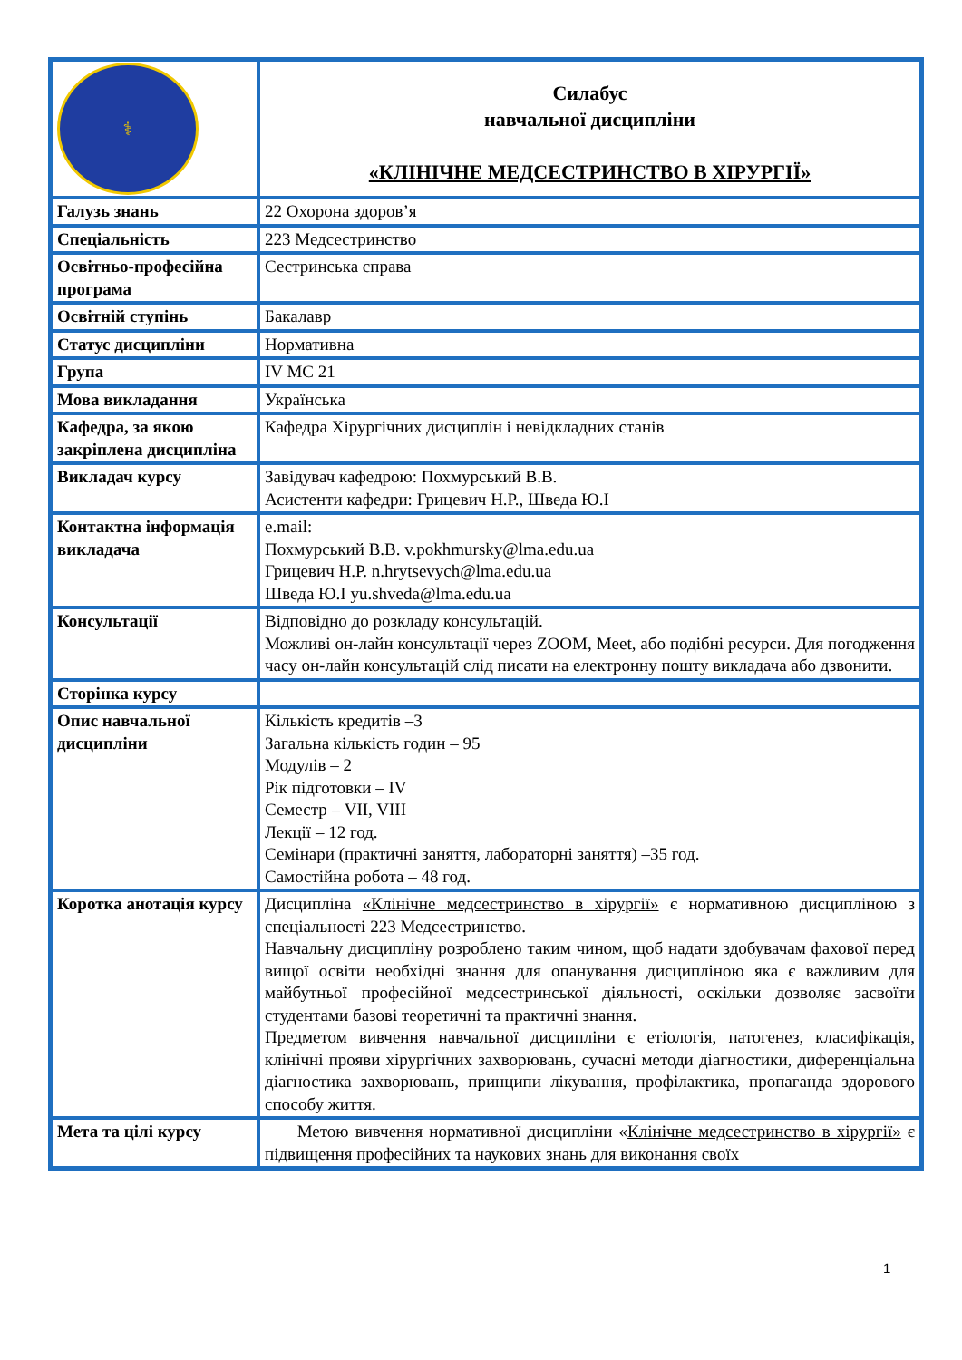| ⚕ | Силабус навчальної дисципліни «КЛІНІЧНЕ МЕДСЕСТРИНСТВО В ХІРУРГІЇ» |
| Галузь знань | 22 Охорона здоров’я |
| Спеціальність | 223 Медсестринство |
| Освітньо-професійна програма | Сестринська справа |
| Освітній ступінь | Бакалавр |
| Статус дисципліни | Нормативна |
| Група | IV МС 21 |
| Мова викладання | Українська |
| Кафедра, за якою закріплена дисципліна | Кафедра Хірургічних дисциплін і невідкладних станів |
| Викладач курсу | Завідувач кафедрою: Похмурський В.В. Асистенти кафедри: Грицевич Н.Р., Шведа Ю.І |
| Контактна інформація викладача | e.mail: Похмурський В.В. v.pokhmursky@lma.edu.ua Грицевич Н.Р. n.hrytsevych@lma.edu.ua Шведа Ю.І yu.shveda@lma.edu.ua |
| Консультації | Відповідно до розкладу консультацій. Можливі он-лайн консультації через ZOOM, Meet, або подібні ресурси. Для погодження часу он-лайн консультацій слід писати на електронну пошту викладача або дзвонити. |
| Сторінка курсу | |
| Опис навчальної дисципліни | Кількість кредитів –3 Загальна кількість годин – 95 Модулів – 2 Рік підготовки – IV Семестр – VII, VIII Лекції – 12 год. Семінари (практичні заняття, лабораторні заняття) –35 год. Самостійна робота – 48 год. |
| Коротка анотація курсу | Дисципліна «Клінічне медсестринство в хірургії» є нормативною дисципліною з спеціальності 223 Медсестринство. Навчальну дисципліну розроблено таким чином, щоб надати здобувачам фахової перед вищої освіти необхідні знання для опанування дисципліною яка є важливим для майбутньої професійної медсестринської діяльності, оскільки дозволяє засвоїти студентами базові теоретичні та практичні знання. Предметом вивчення навчальної дисципліни є етіологія, патогенез, класифікація, клінічні прояви хірургічних захворювань, сучасні методи діагностики, диференціальна діагностика захворювань, принципи лікування, профілактика, пропаганда здорового способу життя. |
| Мета та цілі курсу | Метою вивчення нормативної дисципліни « Клінічне медсестринство в хірургії» є підвищення професійних та наукових знань для виконання своїх |
1